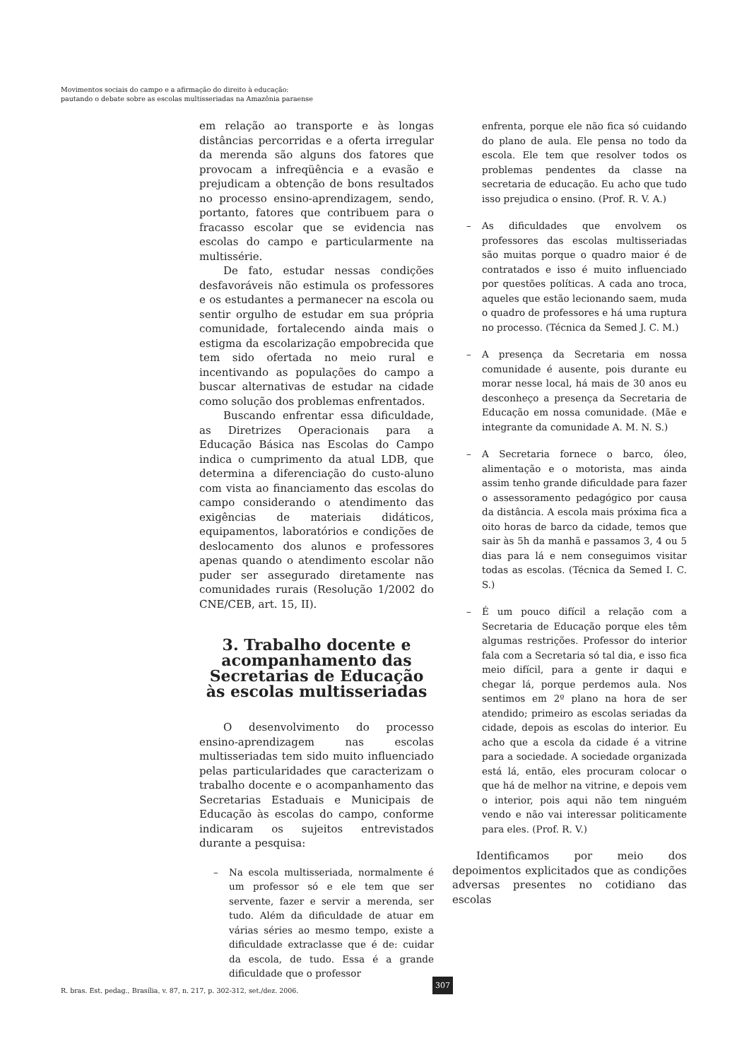Movimentos sociais do campo e a afirmação do direito à educação:
pautando o debate sobre as escolas multisseriadas na Amazônia paraense
em relação ao transporte e às longas distâncias percorridas e a oferta irregular da merenda são alguns dos fatores que provocam a infreqüência e a evasão e prejudicam a obtenção de bons resultados no processo ensino-aprendizagem, sendo, portanto, fatores que contribuem para o fracasso escolar que se evidencia nas escolas do campo e particularmente na multissérie.
De fato, estudar nessas condições desfavoráveis não estimula os professores e os estudantes a permanecer na escola ou sentir orgulho de estudar em sua própria comunidade, fortalecendo ainda mais o estigma da escolarização empobrecida que tem sido ofertada no meio rural e incentivando as populações do campo a buscar alternativas de estudar na cidade como solução dos problemas enfrentados.
Buscando enfrentar essa dificuldade, as Diretrizes Operacionais para a Educação Básica nas Escolas do Campo indica o cumprimento da atual LDB, que determina a diferenciação do custo-aluno com vista ao financiamento das escolas do campo considerando o atendimento das exigências de materiais didáticos, equipamentos, laboratórios e condições de deslocamento dos alunos e professores apenas quando o atendimento escolar não puder ser assegurado diretamente nas comunidades rurais (Resolução 1/2002 do CNE/CEB, art. 15, II).
3. Trabalho docente e acompanhamento das Secretarias de Educação às escolas multisseriadas
O desenvolvimento do processo ensino-aprendizagem nas escolas multisseriadas tem sido muito influenciado pelas particularidades que caracterizam o trabalho docente e o acompanhamento das Secretarias Estaduais e Municipais de Educação às escolas do campo, conforme indicaram os sujeitos entrevistados durante a pesquisa:
– Na escola multisseriada, normalmente é um professor só e ele tem que ser servente, fazer e servir a merenda, ser tudo. Além da dificuldade de atuar em várias séries ao mesmo tempo, existe a dificuldade extraclasse que é de: cuidar da escola, de tudo. Essa é a grande dificuldade que o professor
enfrenta, porque ele não fica só cuidando do plano de aula. Ele pensa no todo da escola. Ele tem que resolver todos os problemas pendentes da classe na secretaria de educação. Eu acho que tudo isso prejudica o ensino. (Prof. R. V. A.)
– As dificuldades que envolvem os professores das escolas multisseriadas são muitas porque o quadro maior é de contratados e isso é muito influenciado por questões políticas. A cada ano troca, aqueles que estão lecionando saem, muda o quadro de professores e há uma ruptura no processo. (Técnica da Semed J. C. M.)
– A presença da Secretaria em nossa comunidade é ausente, pois durante eu morar nesse local, há mais de 30 anos eu desconheço a presença da Secretaria de Educação em nossa comunidade. (Mãe e integrante da comunidade A. M. N. S.)
– A Secretaria fornece o barco, óleo, alimentação e o motorista, mas ainda assim tenho grande dificuldade para fazer o assessoramento pedagógico por causa da distância. A escola mais próxima fica a oito horas de barco da cidade, temos que sair às 5h da manhã e passamos 3, 4 ou 5 dias para lá e nem conseguimos visitar todas as escolas. (Técnica da Semed I. C. S.)
– É um pouco difícil a relação com a Secretaria de Educação porque eles têm algumas restrições. Professor do interior fala com a Secretaria só tal dia, e isso fica meio difícil, para a gente ir daqui e chegar lá, porque perdemos aula. Nos sentimos em 2º plano na hora de ser atendido; primeiro as escolas seriadas da cidade, depois as escolas do interior. Eu acho que a escola da cidade é a vitrine para a sociedade. A sociedade organizada está lá, então, eles procuram colocar o que há de melhor na vitrine, e depois vem o interior, pois aqui não tem ninguém vendo e não vai interessar politicamente para eles. (Prof. R. V.)
Identificamos por meio dos depoimentos explicitados que as condições adversas presentes no cotidiano das escolas
307
R. bras. Est. pedag., Brasília, v. 87, n. 217, p. 302-312, set./dez. 2006.